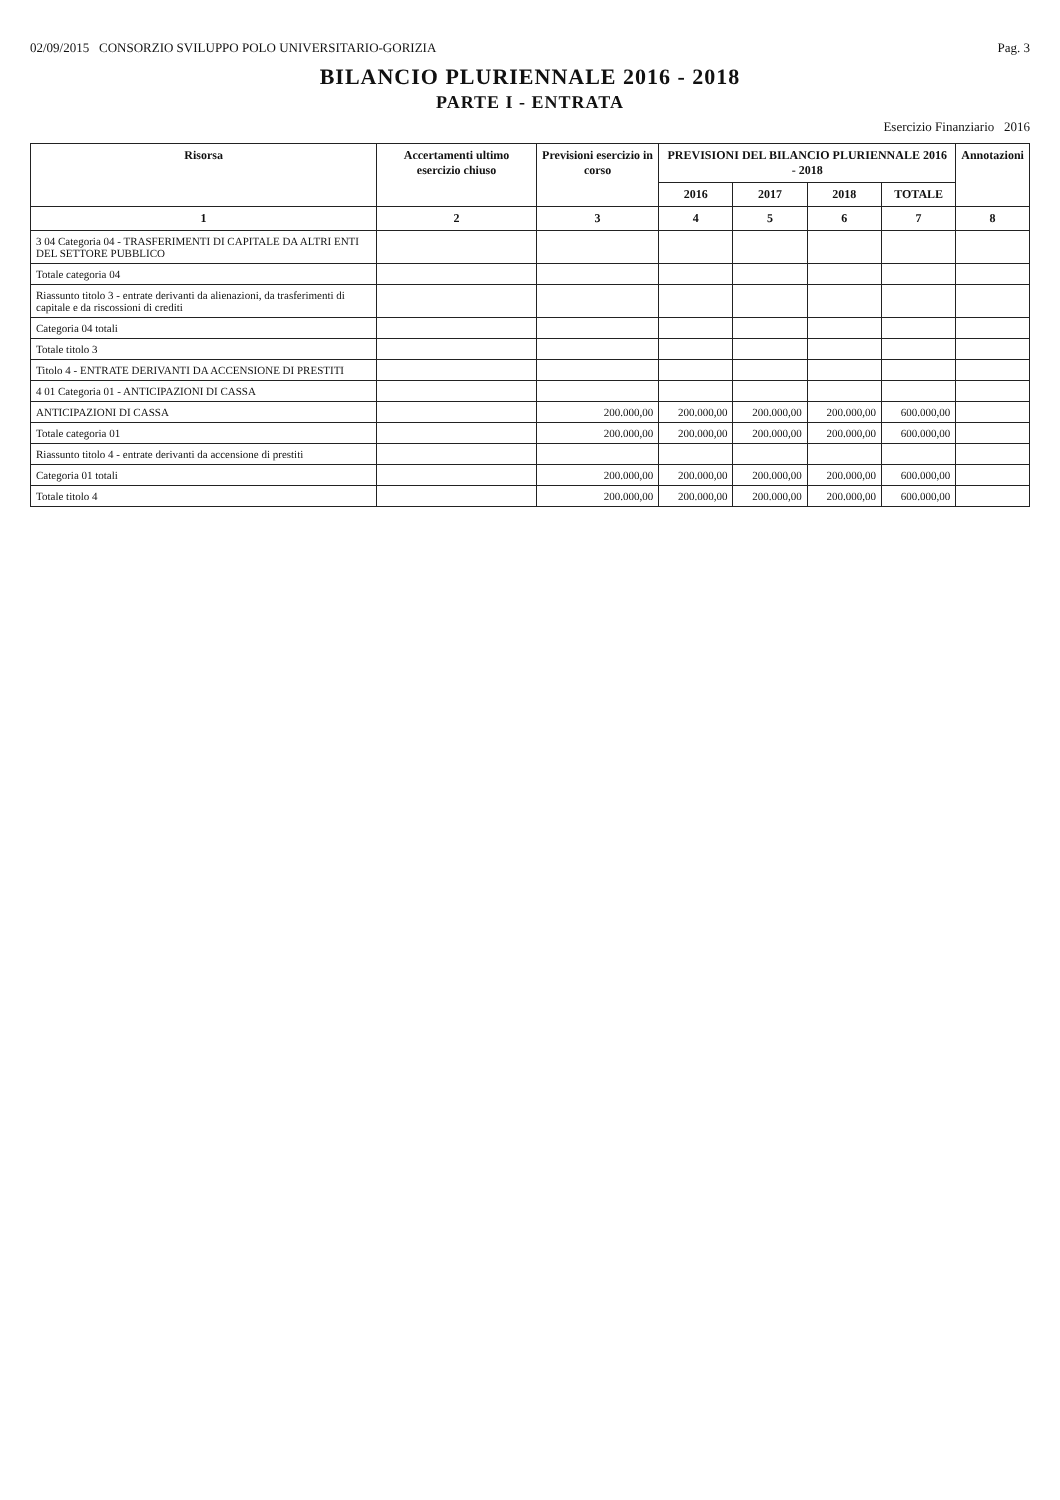02/09/2015 CONSORZIO SVILUPPO POLO UNIVERSITARIO-GORIZIA Pag. 3
BILANCIO PLURIENNALE 2016 - 2018
PARTE I - ENTRATA
Esercizio Finanziario 2016
| Risorsa | Accertamenti ultimo esercizio chiuso | Previsioni esercizio in corso | PREVISIONI DEL BILANCIO PLURIENNALE 2016 - 2018 | | | | Annotazioni |
| --- | --- | --- | --- | --- | --- | --- | --- |
| | | | 2016 | 2017 | 2018 | TOTALE | |
| 1 | 2 | 3 | 4 | 5 | 6 | 7 | 8 |
| 3 04 Categoria 04 - TRASFERIMENTI DI CAPITALE DA ALTRI ENTI DEL SETTORE PUBBLICO | | | | | | | |
| Totale categoria 04 | | | | | | | |
| Riassunto titolo 3 - entrate derivanti da alienazioni, da trasferimenti di capitale e da riscossioni di crediti | | | | | | | |
| Categoria 04 totali | | | | | | | |
| Totale titolo 3 | | | | | | | |
| Titolo 4 - ENTRATE DERIVANTI DA ACCENSIONE DI PRESTITI | | | | | | | |
| 4 01 Categoria 01 - ANTICIPAZIONI DI CASSA | | | | | | | |
| ANTICIPAZIONI DI CASSA | | 200.000,00 | 200.000,00 | 200.000,00 | 200.000,00 | 600.000,00 | |
| Totale categoria 01 | | 200.000,00 | 200.000,00 | 200.000,00 | 200.000,00 | 600.000,00 | |
| Riassunto titolo 4 - entrate derivanti da accensione di prestiti | | | | | | | |
| Categoria 01 totali | | 200.000,00 | 200.000,00 | 200.000,00 | 200.000,00 | 600.000,00 | |
| Totale titolo 4 | | 200.000,00 | 200.000,00 | 200.000,00 | 200.000,00 | 600.000,00 | |